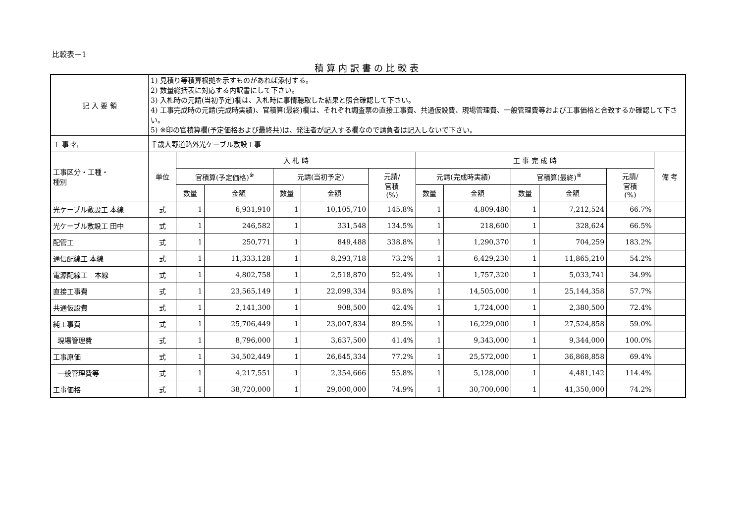比較表－1
積算内訳書の比較表
| 記 入 要 領 | 1) 見積り等積算根拠を示すものがあれば添付する。 2) 数量総括表に対応する内訳書にして下さい。 3) 入札時の元請(当初予定)欄は、入札時に事情聴取した結果と照合確認して下さい。 4) 工事完成時の元請(完成時実績)、官積算(最終)欄は、それぞれ調査票の直接工事費、共通仮設費、現場管理費、一般管理費等および工事価格と合致するか確認して下さい。 5) ※印の官積算欄(予定価格および最終共)は、発注者が記入する欄なので請負者は記入しないで下さい。 | | | | | | | | | | | |
| 工 事 名 | 千歳大野道路外光ケーブル敷設工事 | | | | | | | | | | | |
| 工事区分・工種・ 種別 | 単位 | 入 札 時 | | | | | 工 事 完 成 時 | | | | | 備 考 |
| | | 官積算(予定価格)<sup>※</sup> | | 元請(当初予定) | | 元請/ 官積 (%) | 元請(完成時実績) | | 官積算(最終)<sup>※</sup> | | 元請/ 官積 (%) | |
| | | 数量 | 金額 | 数量 | 金額 | | 数量 | 金額 | 数量 | 金額 | | |
| 光ケーブル敷設工 本線 | 式 | 1 | 6,931,910 | 1 | 10,105,710 | 145.8% | 1 | 4,809,480 | 1 | 7,212,524 | 66.7% | |
| 光ケーブル敷設工 田中 | 式 | 1 | 246,582 | 1 | 331,548 | 134.5% | 1 | 218,600 | 1 | 328,624 | 66.5% | |
| 配管工 | 式 | 1 | 250,771 | 1 | 849,488 | 338.8% | 1 | 1,290,370 | 1 | 704,259 | 183.2% | |
| 通信配線工 本線 | 式 | 1 | 11,333,128 | 1 | 8,293,718 | 73.2% | 1 | 6,429,230 | 1 | 11,865,210 | 54.2% | |
| 電源配線工 本線 | 式 | 1 | 4,802,758 | 1 | 2,518,870 | 52.4% | 1 | 1,757,320 | 1 | 5,033,741 | 34.9% | |
| 直接工事費 | 式 | 1 | 23,565,149 | 1 | 22,099,334 | 93.8% | 1 | 14,505,000 | 1 | 25,144,358 | 57.7% | |
| 共通仮設費 | 式 | 1 | 2,141,300 | 1 | 908,500 | 42.4% | 1 | 1,724,000 | 1 | 2,380,500 | 72.4% | |
| 純工事費 | 式 | 1 | 25,706,449 | 1 | 23,007,834 | 89.5% | 1 | 16,229,000 | 1 | 27,524,858 | 59.0% | |
| 現場管理費 | 式 | 1 | 8,796,000 | 1 | 3,637,500 | 41.4% | 1 | 9,343,000 | 1 | 9,344,000 | 100.0% | |
| 工事原価 | 式 | 1 | 34,502,449 | 1 | 26,645,334 | 77.2% | 1 | 25,572,000 | 1 | 36,868,858 | 69.4% | |
| 一般管理費等 | 式 | 1 | 4,217,551 | 1 | 2,354,666 | 55.8% | 1 | 5,128,000 | 1 | 4,481,142 | 114.4% | |
| 工事価格 | 式 | 1 | 38,720,000 | 1 | 29,000,000 | 74.9% | 1 | 30,700,000 | 1 | 41,350,000 | 74.2% | |